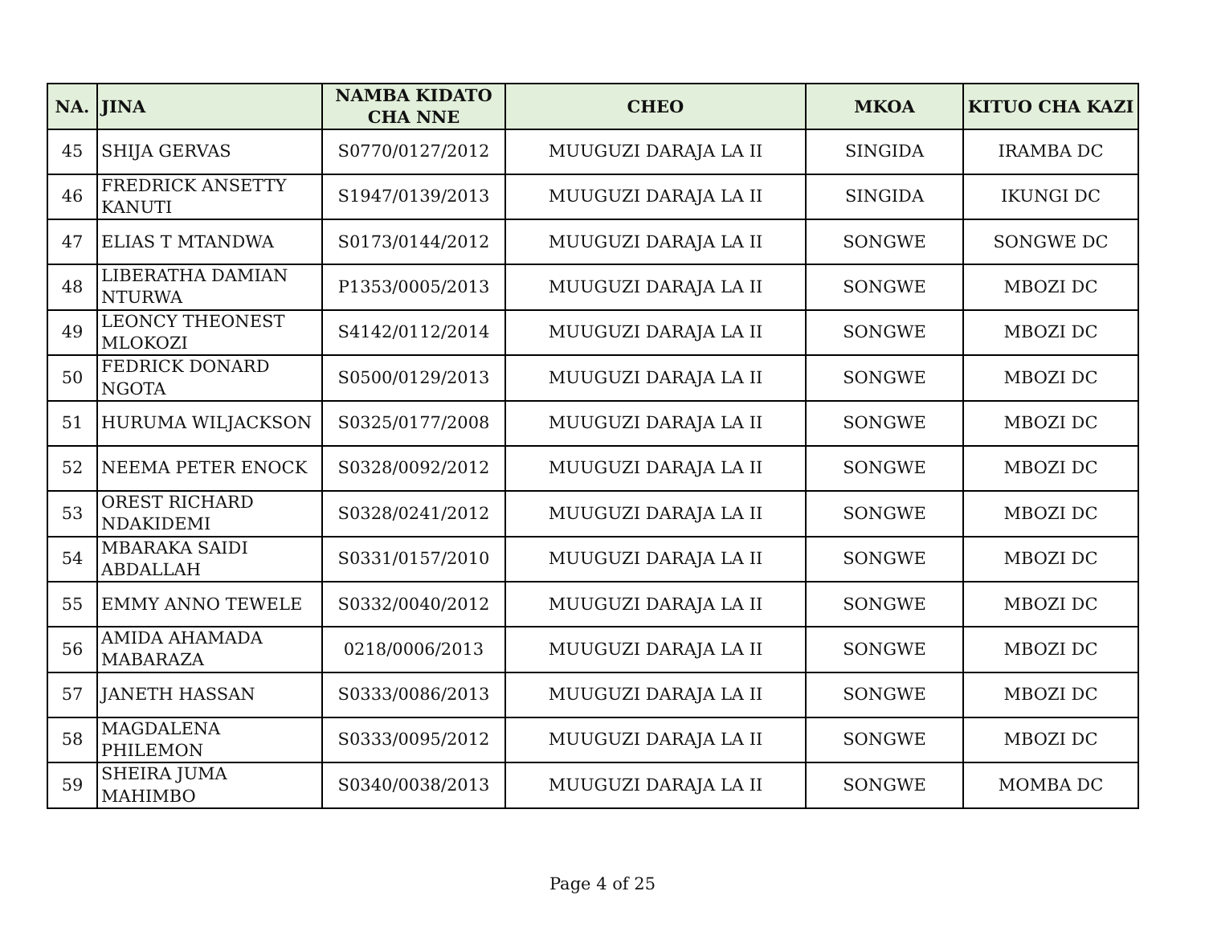| NA. | JINA | NAMBA KIDATO CHA NNE | CHEO | MKOA | KITUO CHA KAZI |
| --- | --- | --- | --- | --- | --- |
| 45 | SHIJA GERVAS | S0770/0127/2012 | MUUGUZI DARAJA LA II | SINGIDA | IRAMBA DC |
| 46 | FREDRICK ANSETTY KANUTI | S1947/0139/2013 | MUUGUZI DARAJA LA II | SINGIDA | IKUNGI DC |
| 47 | ELIAS T MTANDWA | S0173/0144/2012 | MUUGUZI DARAJA LA II | SONGWE | SONGWE DC |
| 48 | LIBERATHA DAMIAN NTURWA | P1353/0005/2013 | MUUGUZI DARAJA LA II | SONGWE | MBOZI DC |
| 49 | LEONCY THEONEST MLOKOZI | S4142/0112/2014 | MUUGUZI DARAJA LA II | SONGWE | MBOZI DC |
| 50 | FEDRICK DONARD NGOTA | S0500/0129/2013 | MUUGUZI DARAJA LA II | SONGWE | MBOZI DC |
| 51 | HURUMA WILJACKSON | S0325/0177/2008 | MUUGUZI DARAJA LA II | SONGWE | MBOZI DC |
| 52 | NEEMA PETER ENOCK | S0328/0092/2012 | MUUGUZI DARAJA LA II | SONGWE | MBOZI DC |
| 53 | OREST RICHARD NDAKIDEMI | S0328/0241/2012 | MUUGUZI DARAJA LA II | SONGWE | MBOZI DC |
| 54 | MBARAKA SAIDI ABDALLAH | S0331/0157/2010 | MUUGUZI DARAJA LA II | SONGWE | MBOZI DC |
| 55 | EMMY ANNO TEWELE | S0332/0040/2012 | MUUGUZI DARAJA LA II | SONGWE | MBOZI DC |
| 56 | AMIDA AHAMADA MABARAZA | 0218/0006/2013 | MUUGUZI DARAJA LA II | SONGWE | MBOZI DC |
| 57 | JANETH HASSAN | S0333/0086/2013 | MUUGUZI DARAJA LA II | SONGWE | MBOZI DC |
| 58 | MAGDALENA PHILEMON | S0333/0095/2012 | MUUGUZI DARAJA LA II | SONGWE | MBOZI DC |
| 59 | SHEIRA JUMA MAHIMBO | S0340/0038/2013 | MUUGUZI DARAJA LA II | SONGWE | MOMBA DC |
Page 4 of 25